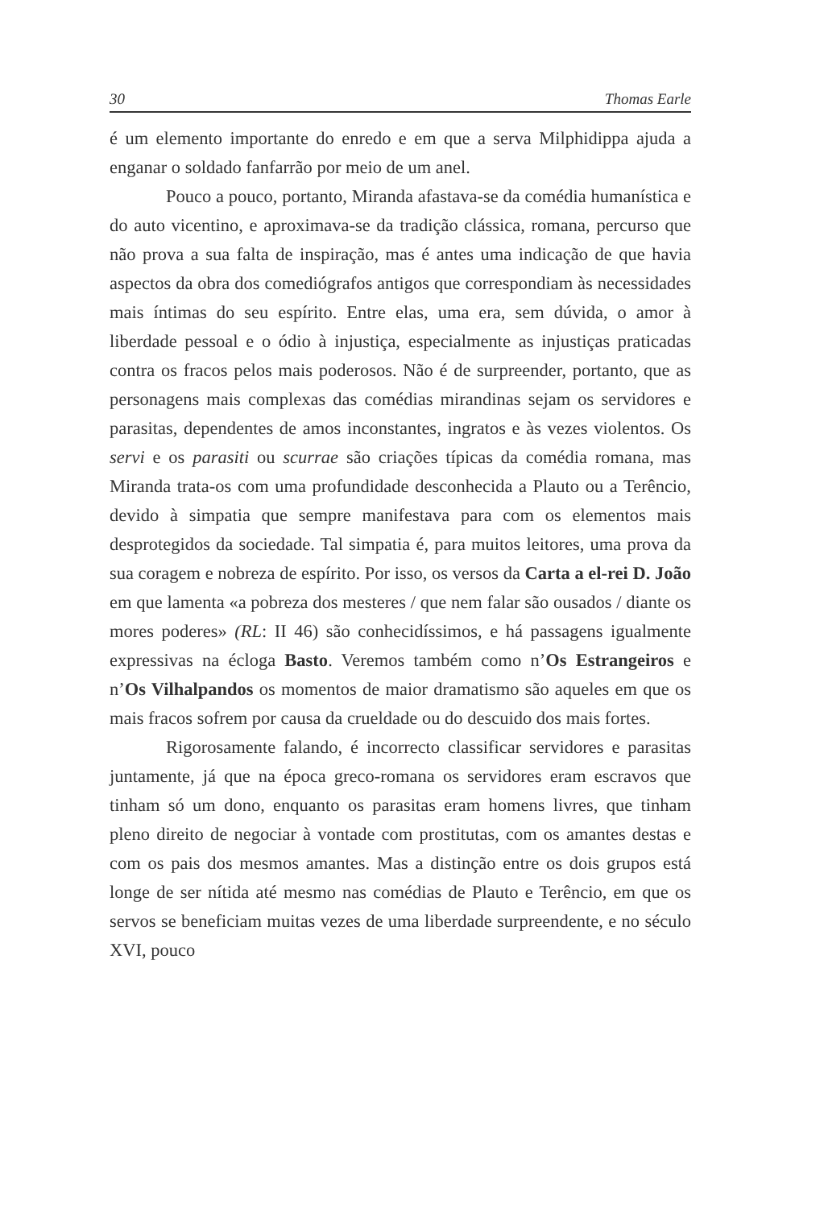30 Thomas Earle
é um elemento importante do enredo e em que a serva Milphidippa ajuda a enganar o soldado fanfarrão por meio de um anel.
Pouco a pouco, portanto, Miranda afastava-se da comédia humanística e do auto vicentino, e aproximava-se da tradição clássica, romana, percurso que não prova a sua falta de inspiração, mas é antes uma indicação de que havia aspectos da obra dos comediógrafos antigos que correspondiam às necessidades mais íntimas do seu espírito. Entre elas, uma era, sem dúvida, o amor à liberdade pessoal e o ódio à injustiça, especialmente as injustiças praticadas contra os fracos pelos mais poderosos. Não é de surpreender, portanto, que as personagens mais complexas das comédias mirandinas sejam os servidores e parasitas, dependentes de amos inconstantes, ingratos e às vezes violentos. Os servi e os parasiti ou scurrae são criações típicas da comédia romana, mas Miranda trata-os com uma profundidade desconhecida a Plauto ou a Terêncio, devido à simpatia que sempre manifestava para com os elementos mais desprotegidos da sociedade. Tal simpatia é, para muitos leitores, uma prova da sua coragem e nobreza de espírito. Por isso, os versos da Carta a el-rei D. João em que lamenta «a pobreza dos mesteres / que nem falar são ousados / diante os mores poderes» (RL: II 46) são conhecidíssimos, e há passagens igualmente expressivas na écloga Basto. Veremos também como n’Os Estrangeiros e n’Os Vilhalpandos os momentos de maior dramatismo são aqueles em que os mais fracos sofrem por causa da crueldade ou do descuido dos mais fortes.
Rigorosamente falando, é incorrecto classificar servidores e parasitas juntamente, já que na época greco-romana os servidores eram escravos que tinham só um dono, enquanto os parasitas eram homens livres, que tinham pleno direito de negociar à vontade com prostitutas, com os amantes destas e com os pais dos mesmos amantes. Mas a distinção entre os dois grupos está longe de ser nítida até mesmo nas comédias de Plauto e Terêncio, em que os servos se beneficiam muitas vezes de uma liberdade surpreendente, e no século XVI, pouco